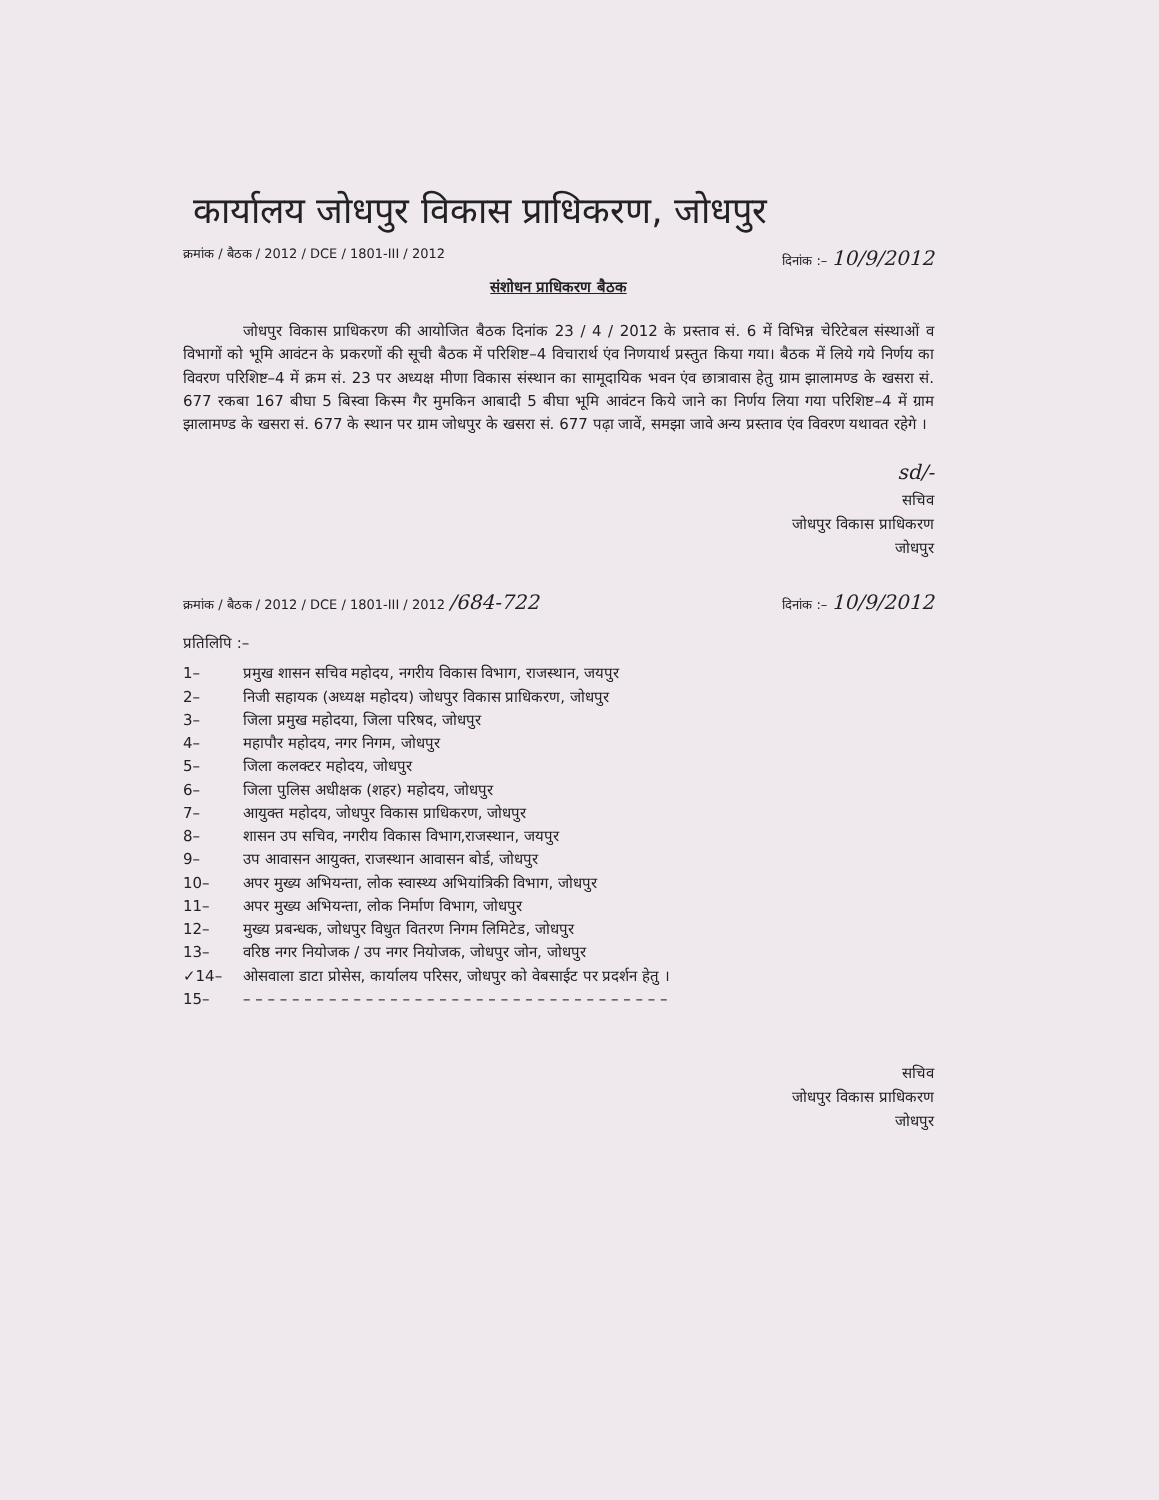कार्यालय जोधपुर विकास प्राधिकरण, जोधपुर
क्रमांक / बैठक / 2012 / DCE / 1801-III / 2012 दिनांक :– 10/9/2012
संशोधन प्राधिकरण बैठक
जोधपुर विकास प्राधिकरण की आयोजित बैठक दिनांक 23 / 4 / 2012 के प्रस्ताव सं. 6 में विभिन्न चेरिटेबल संस्थाओं व विभागों को भूमि आवंटन के प्रकरणों की सूची बैठक में परिशिष्ट–4 विचारार्थ एंव निणयार्थ प्रस्तुत किया गया। बैठक में लिये गये निर्णय का विवरण परिशिष्ट–4 में क्रम सं. 23 पर अध्यक्ष मीणा विकास संस्थान का सामूदायिक भवन एंव छात्रावास हेतु ग्राम झालामण्ड के खसरा सं. 677 रकबा 167 बीघा 5 बिस्वा किस्म गैर मुमकिन आबादी 5 बीघा भूमि आवंटन किये जाने का निर्णय लिया गया परिशिष्ट–4 में ग्राम झालामण्ड के खसरा सं. 677 के स्थान पर ग्राम जोधपुर के खसरा सं. 677 पढ़ा जावें, समझा जावे अन्य प्रस्ताव एंव विवरण यथावत रहेगे ।
sd/-
सचिव
जोधपुर विकास प्राधिकरण
जोधपुर
क्रमांक / बैठक / 2012 / DCE / 1801-III / 2012 /684-722 दिनांक :– 10/9/2012
प्रतिलिपि :–
1– प्रमुख शासन सचिव महोदय, नगरीय विकास विभाग, राजस्थान, जयपुर
2– निजी सहायक (अध्यक्ष महोदय) जोधपुर विकास प्राधिकरण, जोधपुर
3– जिला प्रमुख महोदया, जिला परिषद, जोधपुर
4– महापौर महोदय, नगर निगम, जोधपुर
5– जिला कलक्टर महोदय, जोधपुर
6– जिला पुलिस अधीक्षक (शहर) महोदय, जोधपुर
7– आयुक्त महोदय, जोधपुर विकास प्राधिकरण, जोधपुर
8– शासन उप सचिव, नगरीय विकास विभाग,राजस्थान, जयपुर
9– उप आवासन आयुक्त, राजस्थान आवासन बोर्ड, जोधपुर
10– अपर मुख्य अभियन्ता, लोक स्वास्थ्य अभियांत्रिकी विभाग, जोधपुर
11– अपर मुख्य अभियन्ता, लोक निर्माण विभाग, जोधपुर
12– मुख्य प्रबन्धक, जोधपुर विधुत वितरण निगम लिमिटेड, जोधपुर
13– वरिष्ठ नगर नियोजक / उप नगर नियोजक, जोधपुर जोन, जोधपुर
✓14– ओसवाला डाटा प्रोसेस, कार्यालय परिसर, जोधपुर को वेबसाईट पर प्रदर्शन हेतु ।
15– – – – – – – – – – – – – – – – – – – – – – – – – – – – – – – – – – – –
सचिव
जोधपुर विकास प्राधिकरण
जोधपुर